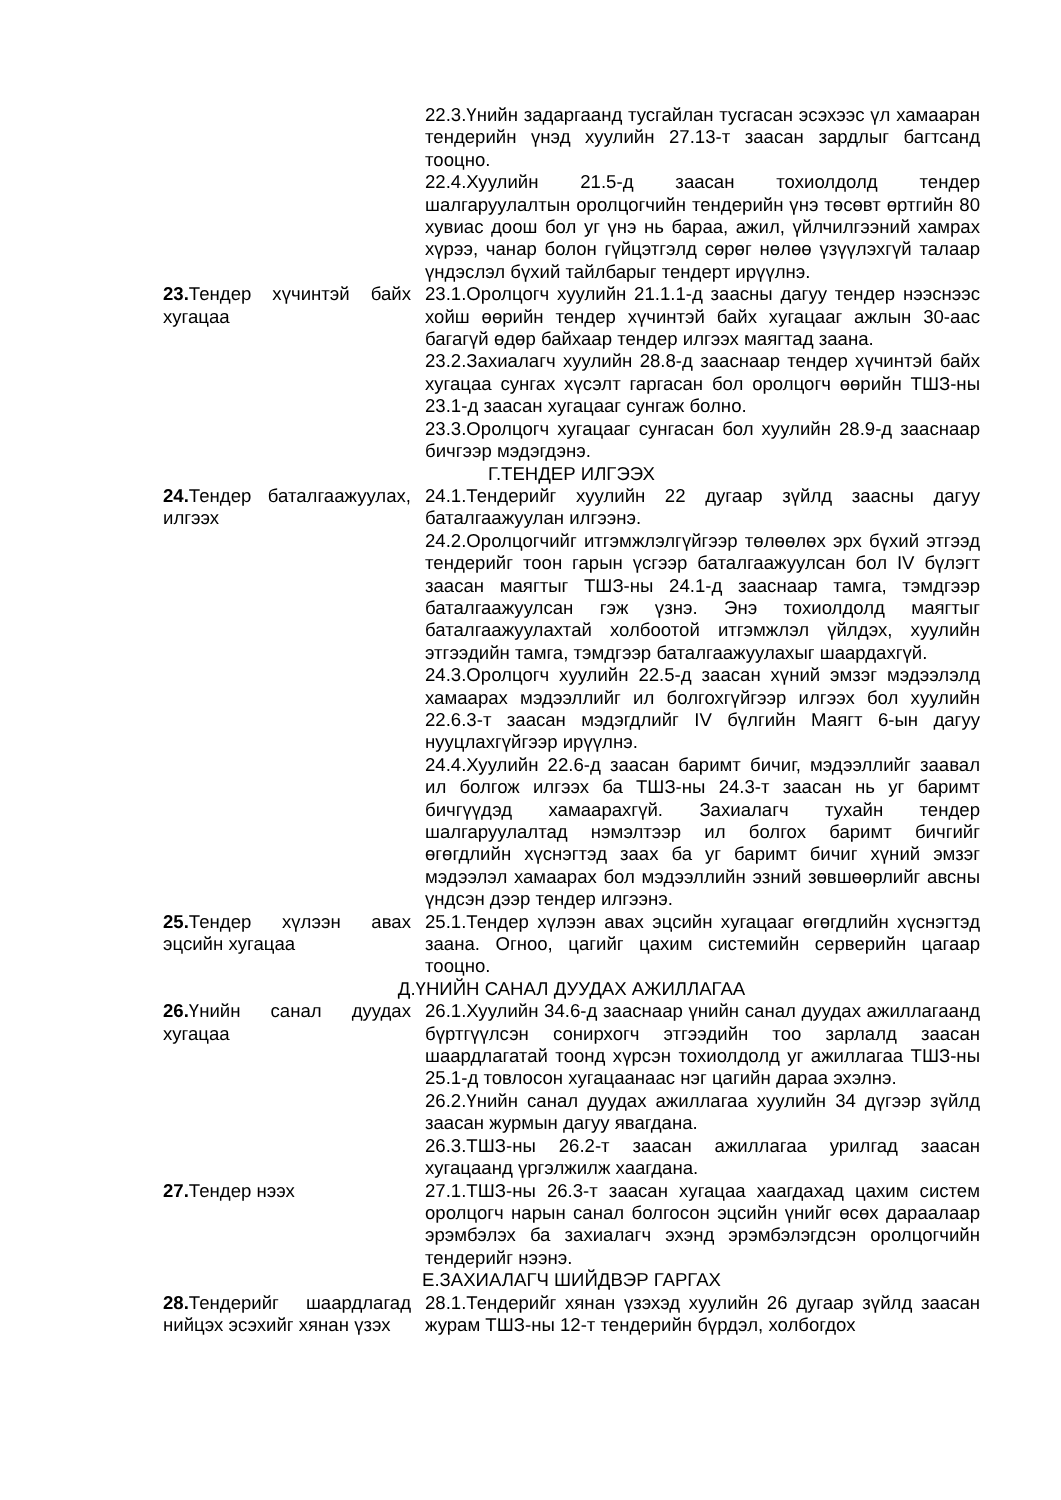22.3.Үнийн задаргаанд тусгайлан тусгасан эсэхээс үл хамааран тендерийн үнэд хуулийн 27.13-т заасан зардлыг багтсанд тооцно.
22.4.Хуулийн 21.5-д заасан тохиолдолд тендер шалгаруулалтын оролцогчийн тендерийн үнэ төсөвт өртгийн 80 хувиас доош бол уг үнэ нь бараа, ажил, үйлчилгээний хамрах хүрээ, чанар болон гүйцэтгэлд сөрөг нөлөө үзүүлэхгүй талаар үндэслэл бүхий тайлбарыг тендерт ирүүлнэ.
23. Тендер хүчинтэй байх хугацаа
23.1.Оролцогч хуулийн 21.1.1-д заасны дагуу тендер нээснээс хойш өөрийн тендер хүчинтэй байх хугацааг ажлын 30-аас багагүй өдөр байхаар тендер илгээх маягтад заана.
23.2.Захиалагч хуулийн 28.8-д зааснаар тендер хүчинтэй байх хугацаа сунгах хүсэлт гаргасан бол оролцогч өөрийн ТШЗ-ны 23.1-д заасан хугацааг сунгаж болно.
23.3.Оролцогч хугацааг сунгасан бол хуулийн 28.9-д зааснаар бичгээр мэдэгдэнэ.
Г.ТЕНДЕР ИЛГЭЭХ
24. Тендер баталгаажуулах, илгээх
24.1.Тендерийг хуулийн 22 дугаар зүйлд заасны дагуу баталгаажуулан илгээнэ.
24.2.Оролцогчийг итгэмжлэлгүйгээр төлөөлөх эрх бүхий этгээд тендерийг тоон гарын үсгээр баталгаажуулсан бол IV бүлэгт заасан маягтыг ТШЗ-ны 24.1-д зааснаар тамга, тэмдгээр баталгаажуулсан гэж үзнэ. Энэ тохиолдолд маягтыг баталгаажуулахтай холбоотой итгэмжлэл үйлдэх, хуулийн этгээдийн тамга, тэмдгээр баталгаажуулахыг шаардахгүй.
24.3.Оролцогч хуулийн 22.5-д заасан хүний эмзэг мэдээлэлд хамаарах мэдээллийг ил болгохгүйгээр илгээх бол хуулийн 22.6.3-т заасан мэдэгдлийг IV бүлгийн Маягт 6-ын дагуу нууцлахгүйгээр ирүүлнэ.
24.4.Хуулийн 22.6-д заасан баримт бичиг, мэдээллийг заавал ил болгож илгээх ба ТШЗ-ны 24.3-т заасан нь уг баримт бичгүүдэд хамаарахгүй. Захиалагч тухайн тендер шалгаруулалтад нэмэлтээр ил болгох баримт бичгийг өгөгдлийн хүснэгтэд заах ба уг баримт бичиг хүний эмзэг мэдээлэл хамаарах бол мэдээллийн эзний зөвшөөрлийг авсны үндсэн дээр тендер илгээнэ.
25. Тендер хүлээн авах эцсийн хугацаа
25.1.Тендер хүлээн авах эцсийн хугацааг өгөгдлийн хүснэгтэд заана. Огноо, цагийг цахим системийн серверийн цагаар тооцно.
Д.ҮНИЙН САНАЛ ДУУДАХ АЖИЛЛАГАА
26. Үнийн санал дуудах хугацаа
26.1.Хуулийн 34.6-д зааснаар үнийн санал дуудах ажиллагаанд бүртгүүлсэн сонирхогч этгээдийн тоо зарлалд заасан шаардлагатай тоонд хүрсэн тохиолдолд уг ажиллагаа ТШЗ-ны 25.1-д товлосон хугацаанаас нэг цагийн дараа эхэлнэ.
26.2.Үнийн санал дуудах ажиллагаа хуулийн 34 дүгээр зүйлд заасан журмын дагуу явагдана.
26.3.ТШЗ-ны 26.2-т заасан ажиллагаа урилгад заасан хугацаанд үргэлжилж хаагдана.
27. Тендер нээх 27.1.ТШЗ-ны 26.3-т заасан хугацаа хаагдахад цахим систем оролцогч нарын санал болгосон эцсийн үнийг өсөх дараалаар эрэмбэлэх ба захиалагч эхэнд эрэмбэлэгдсэн оролцогчийн тендерийг нээнэ.
Е.ЗАХИАЛАГЧ ШИЙДВЭР ГАРГАХ
28. Тендерийг шаардлагад нийцэх эсэхийг хянан үзэх
28.1.Тендерийг хянан үзэхэд хуулийн 26 дугаар зүйлд заасан журам ТШЗ-ны 12-т тендерийн бүрдэл, холбогдох